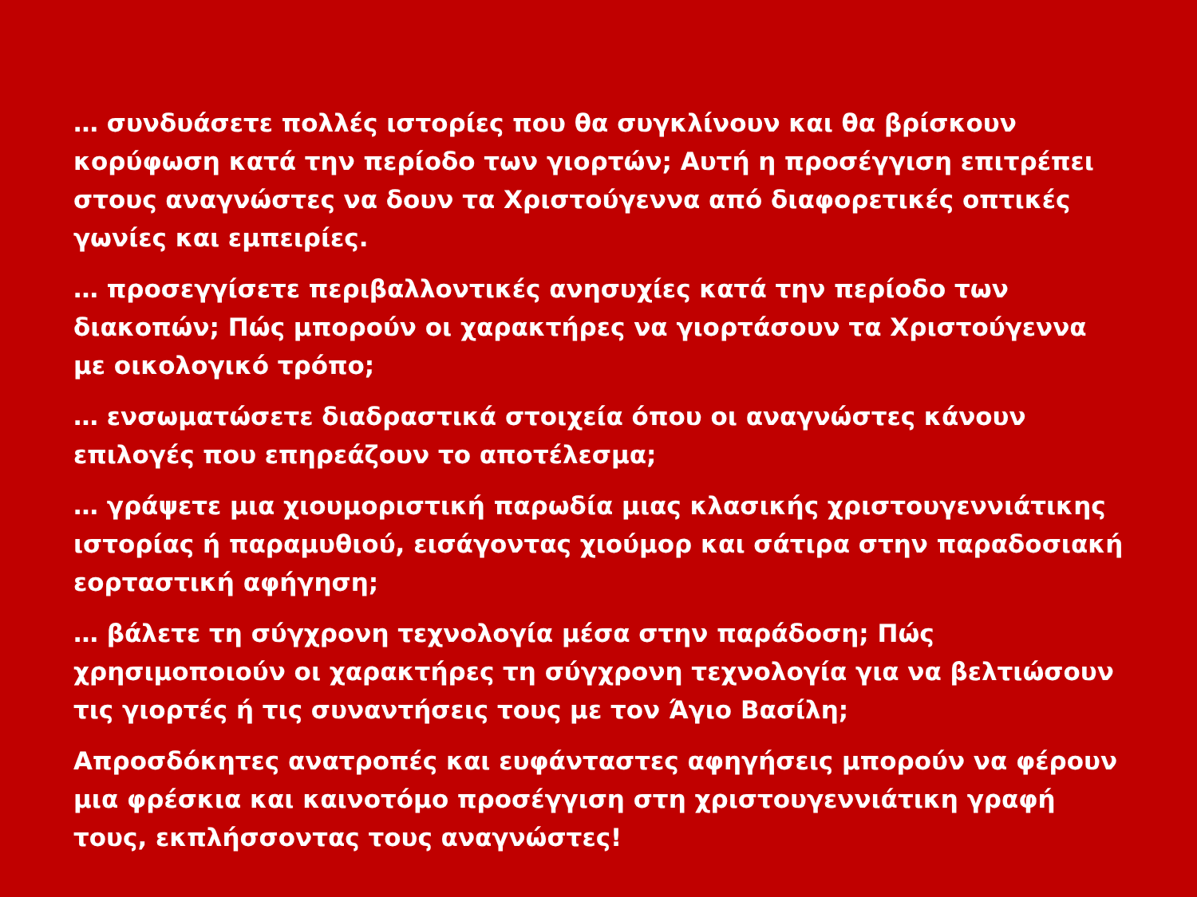… συνδυάσετε πολλές ιστορίες που θα συγκλίνουν και θα βρίσκουν κορύφωση κατά την περίοδο των γιορτών; Αυτή η προσέγγιση επιτρέπει στους αναγνώστες να δουν τα Χριστούγεννα από διαφορετικές οπτικές γωνίες και εμπειρίες.
… προσεγγίσετε περιβαλλοντικές ανησυχίες κατά την περίοδο των διακοπών; Πώς μπορούν οι χαρακτήρες να γιορτάσουν τα Χριστούγεννα με οικολογικό τρόπο;
… ενσωματώσετε διαδραστικά στοιχεία όπου οι αναγνώστες κάνουν επιλογές που επηρεάζουν το αποτέλεσμα;
… γράψετε μια χιουμοριστική παρωδία μιας κλασικής χριστουγεννιάτικης ιστορίας ή παραμυθιού, εισάγοντας χιούμορ και σάτιρα στην παραδοσιακή εορταστική αφήγηση;
… βάλετε τη σύγχρονη τεχνολογία μέσα στην παράδοση; Πώς χρησιμοποιούν οι χαρακτήρες τη σύγχρονη τεχνολογία για να βελτιώσουν τις γιορτές ή τις συναντήσεις τους με τον Άγιο Βασίλη;
Απροσδόκητες ανατροπές και ευφάνταστες αφηγήσεις μπορούν να φέρουν μια φρέσκια και καινοτόμο προσέγγιση στη χριστουγεννιάτικη γραφή τους, εκπλήσσοντας τους αναγνώστες!